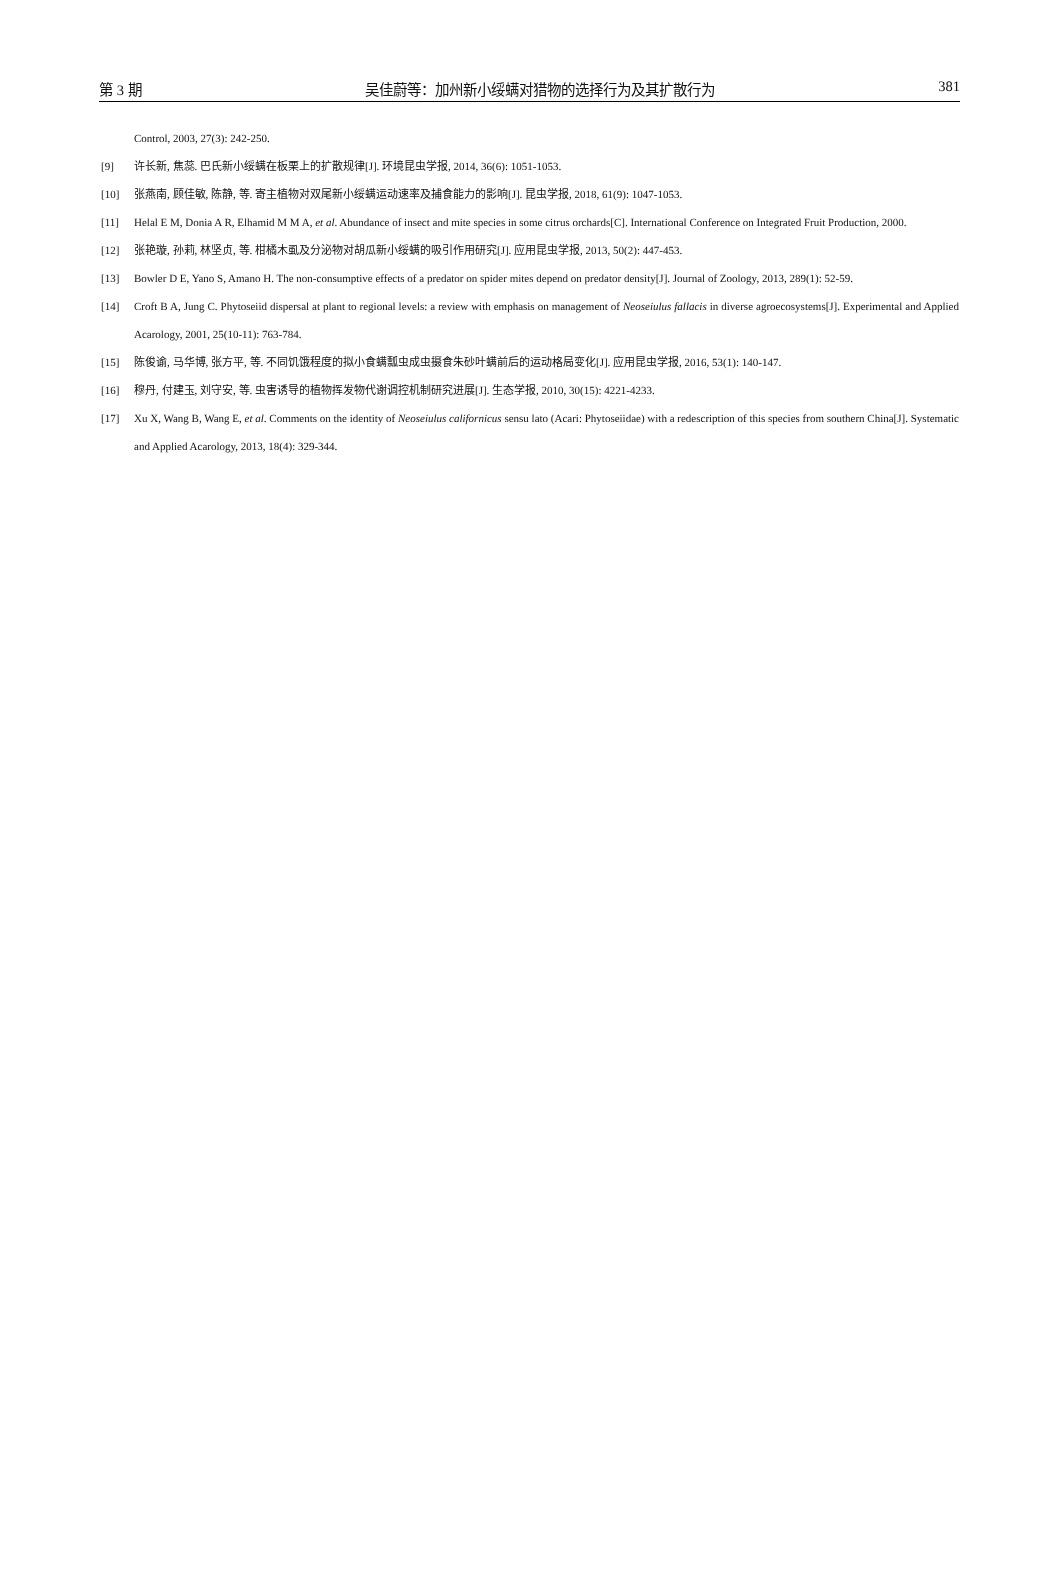第 3 期 吴佳蔚等：加州新小绥螨对猎物的选择行为及其扩散行为 381
Control, 2003, 27(3): 242-250.
[9] 许长新, 焦蕊. 巴氏新小绥螨在板栗上的扩散规律[J]. 环境昆虫学报, 2014, 36(6): 1051-1053.
[10] 张燕南, 顾佳敏, 陈静, 等. 寄主植物对双尾新小绥螨运动速率及捕食能力的影响[J]. 昆虫学报, 2018, 61(9): 1047-1053.
[11] Helal E M, Donia A R, Elhamid M M A, et al. Abundance of insect and mite species in some citrus orchards[C]. International Conference on Integrated Fruit Production, 2000.
[12] 张艳璇, 孙莉, 林坚贞, 等. 柑橘木虱及分泌物对胡瓜新小绥螨的吸引作用研究[J]. 应用昆虫学报, 2013, 50(2): 447-453.
[13] Bowler D E, Yano S, Amano H. The non-consumptive effects of a predator on spider mites depend on predator density[J]. Journal of Zoology, 2013, 289(1): 52-59.
[14] Croft B A, Jung C. Phytoseiid dispersal at plant to regional levels: a review with emphasis on management of Neoseiulus fallacis in diverse agroecosystems[J]. Experimental and Applied Acarology, 2001, 25(10-11): 763-784.
[15] 陈俊谕, 马华博, 张方平, 等. 不同饥饿程度的拟小食螨瓢虫成虫摄食朱砂叶螨前后的运动格局变化[J]. 应用昆虫学报, 2016, 53(1): 140-147.
[16] 穆丹, 付建玉, 刘守安, 等. 虫害诱导的植物挥发物代谢调控机制研究进展[J]. 生态学报, 2010, 30(15): 4221-4233.
[17] Xu X, Wang B, Wang E, et al. Comments on the identity of Neoseiulus californicus sensu lato (Acari: Phytoseiidae) with a redescription of this species from southern China[J]. Systematic and Applied Acarology, 2013, 18(4): 329-344.